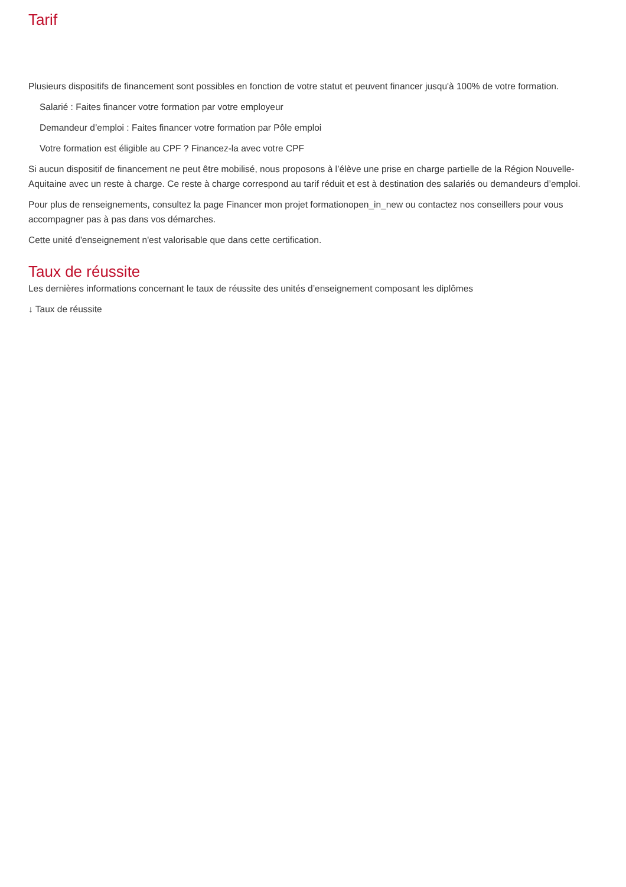Tarif
Plusieurs dispositifs de financement sont possibles en fonction de votre statut et peuvent financer jusqu'à 100% de votre formation.
Salarié : Faites financer votre formation par votre employeur
Demandeur d’emploi : Faites financer votre formation par Pôle emploi
Votre formation est éligible au CPF ? Financez-la avec votre CPF
Si aucun dispositif de financement ne peut être mobilisé, nous proposons à l’élève une prise en charge partielle de la Région Nouvelle-Aquitaine avec un reste à charge. Ce reste à charge correspond au tarif réduit et est à destination des salariés ou demandeurs d’emploi.
Pour plus de renseignements, consultez la page Financer mon projet formationopen_in_new ou contactez nos conseillers pour vous accompagner pas à pas dans vos démarches.
Cette unité d'enseignement n'est valorisable que dans cette certification.
Taux de réussite
Les dernières informations concernant le taux de réussite des unités d’enseignement composant les diplômes
↓ Taux de réussite